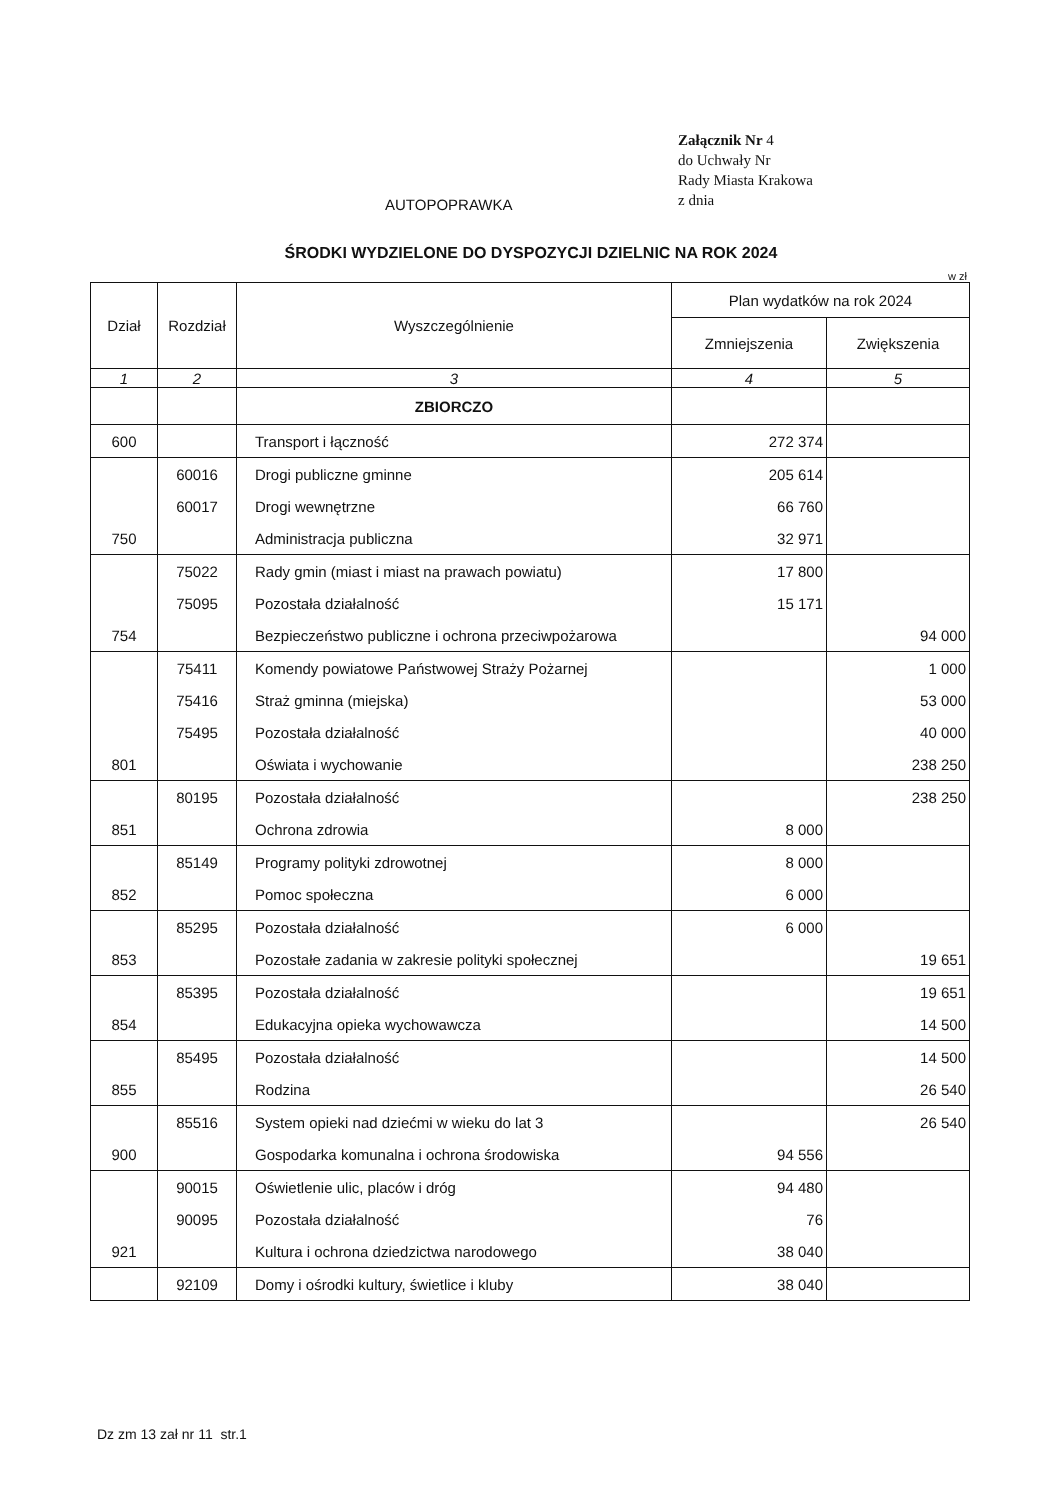Załącznik Nr 4
do Uchwały Nr
Rady Miasta Krakowa
z dnia
AUTOPOPRAWKA
ŚRODKI WYDZIELONE DO DYSPOZYCJI DZIELNIC NA ROK 2024
w zł
| Dział | Rozdział | Wyszczególnienie | Plan wydatków na rok 2024 | |
| --- | --- | --- | --- | --- |
| | | | Zmniejszenia | Zwiększenia |
| 1 | 2 | 3 | 4 | 5 |
| | | ZBIORCZO | | |
| 600 | | Transport i łączność | 272 374 | |
| | 60016 | Drogi publiczne gminne | 205 614 | |
| | 60017 | Drogi wewnętrzne | 66 760 | |
| 750 | | Administracja publiczna | 32 971 | |
| | 75022 | Rady gmin (miast i miast na prawach powiatu) | 17 800 | |
| | 75095 | Pozostała działalność | 15 171 | |
| 754 | | Bezpieczeństwo publiczne i ochrona przeciwpożarowa | | 94 000 |
| | 75411 | Komendy powiatowe Państwowej Straży Pożarnej | | 1 000 |
| | 75416 | Straż gminna (miejska) | | 53 000 |
| | 75495 | Pozostała działalność | | 40 000 |
| 801 | | Oświata i wychowanie | | 238 250 |
| | 80195 | Pozostała działalność | | 238 250 |
| 851 | | Ochrona zdrowia | 8 000 | |
| | 85149 | Programy polityki zdrowotnej | 8 000 | |
| 852 | | Pomoc społeczna | 6 000 | |
| | 85295 | Pozostała działalność | 6 000 | |
| 853 | | Pozostałe zadania w zakresie polityki społecznej | | 19 651 |
| | 85395 | Pozostała działalność | | 19 651 |
| 854 | | Edukacyjna opieka wychowawcza | | 14 500 |
| | 85495 | Pozostała działalność | | 14 500 |
| 855 | | Rodzina | | 26 540 |
| | 85516 | System opieki nad dziećmi w wieku do lat 3 | | 26 540 |
| 900 | | Gospodarka komunalna i ochrona środowiska | 94 556 | |
| | 90015 | Oświetlenie ulic, placów i dróg | 94 480 | |
| | 90095 | Pozostała działalność | 76 | |
| 921 | | Kultura i ochrona dziedzictwa narodowego | 38 040 | |
| | 92109 | Domy i ośrodki kultury, świetlice i kluby | 38 040 | |
Dz zm 13 zał nr 11 str.1